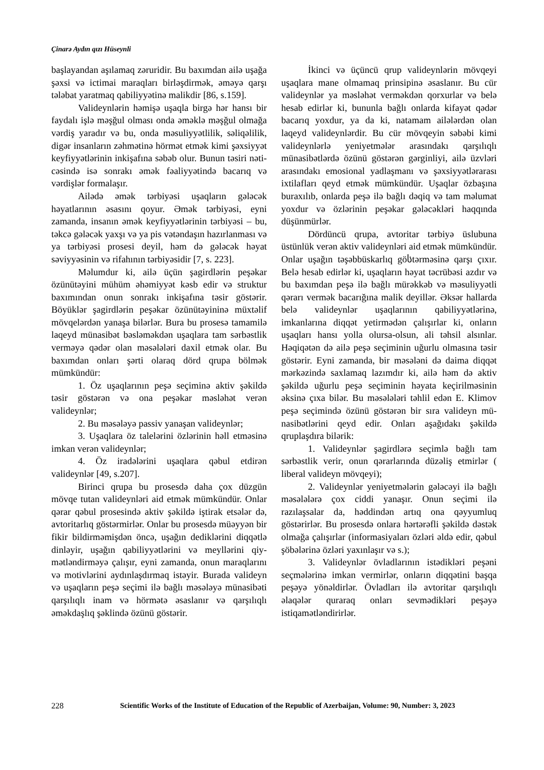Çinarə Aydın qızı Hüseynli
başlayandan aşılamaq zəruridir. Bu baxımdan ailə uşağa şəxsi və ictimai maraqları birləşdir­mək, əməyə qarşı tələbat yaratmaq qabiliyyətinə malikdir [86, s.159].
Valideynlərin həmişə uşaqla birgə hər hansı bir faydalı işlə məşğul olması onda əmək­lə məşğul olmağa vərdiş yaradır və bu, onda məsuliyyətlilik, səliqəlilik, digər insanların zəh­mətinə hörmət etmək kimi şəxsiyyət keyfiyyət­lərinin inkişafına səbəb olur. Bunun təsiri nəti­cəsində isə sonrakı əmək fəaliyyətində bacarıq və vərdişlər formalaşır.
Ailədə əmək tərbiyəsi uşaqların gələcək həyatlarının əsasını qoyur. Əmək tərbiyəsi, eyni zamanda, insanın əmək keyfiyyətlərinin tərbiyə­si – bu, təkcə gələcək yaxşı və ya pis vətəndaşın hazırlanması və ya tərbiyəsi prosesi deyil, həm də gələcək həyat səviyyəsinin və rifahının tərbi­yəsidir [7, s. 223].
Məlumdur ki, ailə üçün şagirdlərin peşəkar özünütəyini mühüm əhəmiyyət kəsb edir və struk­tur baxımından onun sonrakı inkişafına təsir gös­tərir. Böyüklər şagirdlərin peşəkar özünütəyininə müxtəlif mövqelərdən yanaşa bilərlər. Bura bu prosesə tamamilə laqeyd münasibət bəsləməkdən uşaqlara tam sərbəstlik verməyə qədər olan məsə­lələri daxil etmək olar. Bu baxımdan onları şərti olaraq dörd qrupa bölmək mümkündür:
1. Öz uşaqlarının peşə seçiminə aktiv şə­kildə təsir göstərən və ona peşəkar məsləhət ve­rən valideynlər;
2. Bu məsələyə passiv yanaşan valideynlər;
3. Uşaqlara öz talelərini özlərinin həll et­məsinə imkan verən valideynlər;
4. Öz iradələrini uşaqlara qəbul etdirən valideynlər [49, s.207].
Birinci qrupa bu prosesdə daha çox düz­gün mövqe tutan valideynləri aid etmək müm­kündür. Onlar qərar qəbul prosesində aktiv şə­kildə iştirak etsələr də, avtoritarlıq göstərmirlər. Onlar bu prosesdə müəyyən bir fikir bildirmə­mişdən öncə, uşağın dediklərini diqqətlə dinlə­yir, uşağın qabiliyyətlərini və meyllərini qiy­mətləndirməyə çalışır, eyni zamanda, onun ma­raqlarını və motivlərini aydınlaşdırmaq istəyir. Burada valideyn və uşaqların peşə seçimi ilə bağlı məsələyə münasibəti qarşılıqlı inam və hörmətə əsaslanır və qarşılıqlı əməkdaşlıq şək­lində özünü göstərir.
İkinci və üçüncü qrup valideynlərin möv­qeyi uşaqlara mane olmamaq prinsipinə əsasla­nır. Bu cür valideynlər ya məsləhət verməkdən qorxurlar və belə hesab edirlər ki, bununla bağlı onlarda kifayət qədər bacarıq yoxdur, ya da ki, natamam ailələrdən olan laqeyd valideynlərdir. Bu cür mövqeyin səbəbi kimi valideynlərlə ye­niyetmələr arasındakı qarşılıqlı münasibətlərdə özünü göstərən gərginliyi, ailə üzvləri arasında­kı emosional yadlaşmanı və şəxsiyyətlərarası ix­tilafları qeyd etmək mümkündür. Uşaqlar özba­şına buraxılıb, onlarda peşə ilə bağlı dəqiq və tam məlumat yoxdur və özlərinin peşəkar gələ­cəkləri haqqında düşünmürlər.
Dördüncü qrupa, avtoritar tərbiyə üslubu­na üstünlük verən aktiv valideynləri aid etmək mümkündür. Onlar uşağın təşəbbüskarlıq göს­tərməsinə qarşı çıxır. Belə hesab edirlər ki, uşaqların həyat təcrübəsi azdır və bu baxımdan peşə ilə bağlı mürəkkəb və məsuliyyətli qərarı vermək bacarığına malik deyillər. Əksər hallar­da belə valideynlər uşaqlarının qabiliyyətlərinə, imkanlarına diqqət yetirmədən çalışırlar ki, on­ların uşaqları hansı yolla olursa-olsun, ali təhsil alsınlar. Həqiqətən də ailə peşə seçiminin uğur­lu olmasına təsir göstərir. Eyni zamanda, bir məsələni də daima diqqət mərkəzində saxlamaq lazımdır ki, ailə həm də aktiv şəkildə uğurlu pe­şə seçiminin həyata keçirilməsinin əksinə çıxa bilər. Bu məsələləri təhlil edən E. Klimov peşə seçimində özünü göstərən bir sıra valideyn mü­nasibətlərini qeyd edir. Onları aşağıdakı şəkildə qruplaşdıra bilərik:
1. Valideynlər şagirdlərə seçimlə bağlı tam sərbəstlik verir, onun qərarlarında düzəliş etmirlər ( liberal valideyn mövqeyi);
2. Valideynlər yeniyetmələrin gələcəyi ilə bağlı məsələlərə çox ciddi yanaşır. Onun seçimi ilə razılaşsalar da, həddindən artıq ona qəyyum­luq göstərirlər. Bu prosesdə onlara hərtərəfli şə­kildə dəstək olmağa çalışırlar (informasiyaları özləri əldə edir, qəbul şöbələrinə özləri yaxınla­şır və s.);
3. Valideynlər övladlarının istədikləri pe­şəni seçmələrinə imkan vermirlər, onların diq­qətini başqa peşəyə yönəldirlər. Övladları ilə avtoritar qarşılıqlı əlaqələr quraraq onları sev­mədikləri peşəyə istiqamətləndirirlər.
228 Scientific Works of the Institute of Education of the Republic of Azerbaijan, Volume: 90, Number: 3, 2023